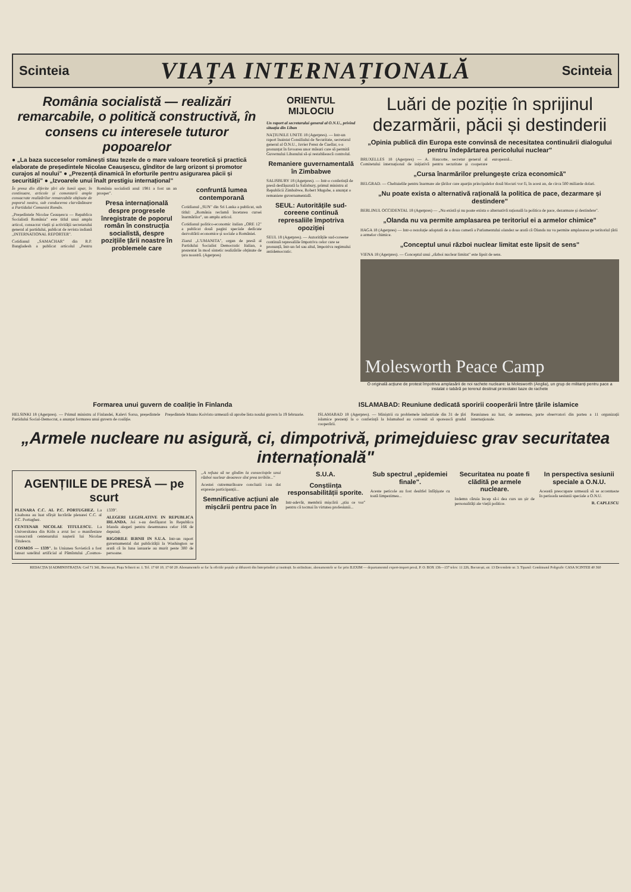Scinteia
VIAȚA INTERNAȚIONALĂ
Scinteia
România socialistă — realizări remarcabile, o politică constructivă, în consens cu interesele tuturor popoarelor
● „La baza succeselor românești stau tezele de o mare valoare teoretică și practică elaborate de președintele Nicolae Ceaușescu, gînditor de larg orizont și promotor curajos al noului" ● „Prezență dinamică în eforturile pentru asigurarea păcii și securității" ● „Izvoarele unui înalt prestigiu internațional"
În presa din diferite țări ale lumii apar, în continuare, articole și comentarii ample consacrate realizărilor remarcabile obținute de poporul nostru, sub conducerea clarvăzătoare a Partidului Comunist Român.
„Președintele Nicolae Ceaușescu — Republica Socialistă România" este titlul unui amplu articol, consacrat vieții și activității secretarului general al partidului, publicat de revista indiană „INTERNATIONAL REPORTER".
Cotidianul „SAMACHAR" din R.P. Bangladesh a publicat articolul „Pentru România socialistă anul 1981 a fost un an prosper".
Presa internațională despre progresele înregistrate de poporul român în construcția socialistă, despre pozițiile țării noastre în problemele care confruntă lumea contemporană
Cotidianul „SUN" din Sri Lanka a publicat, sub titlul: „România reclamă încetarea cursei înarmărilor", un amplu articol.
Cotidianul politico-economic italian „ORE 12" a publicat două pagini speciale dedicate dezvoltării economice și sociale a României.
Ziarul „L'UMANITA", organ de presă al Partidului Socialist Democratic Italian, a prezentat în mod sintetic realizările obținute de țara noastră. (Agerpres)
ORIENTUL MIJLOCIU
Un raport al secretarului general al O.N.U., privind situația din Liban
NAȚIUNILE UNITE 18 (Agerpres). — Intr-un raport înaintat Consiliului de Securitate, secretarul general al O.N.U., Javier Perez de Cuellar, s-a pronunțat în favoarea unor măsuri care să permită Guvernului Libanului să-și restabilească controlul.
Remaniere guvernamentală în Zimbabwe
SALISBURY 18 (Agerpres). — Intr-o conferință de presă desfășurată la Salisbury, primul ministru al Republicii Zimbabwe, Robert Mugabe, a anunțat o remaniere guvernamentală.
SEUL: Autoritățile sud-coreene continuă represaliile împotriva opoziției
SEUL 18 (Agerpres). — Autoritățile sud-coreene continuă represaliile împotriva celor care se pronunță, într-un fel sau altul, împotriva regimului antidemocratic.
Luări de poziție în sprijinul dezarmării, păcii și destinderii
„Opinia publică din Europa este convinsă de necesitatea continuării dialogului pentru îndepărtarea pericolului nuclear"
BRUXELLES 18 (Agerpres) — A. Haucotte, secretar general al Comitetului internațional de inițiativă pentru securitate și cooperare europeană...
„Cursa înarmărilor prelungește criza economică"
BELGRAD. — Cheltuielile pentru înarmare ale țărilor care aparțin principalelor două blocuri vor fi, în acest an, de circa 500 miliarde dolari.
„Nu poate exista o alternativă rațională la politica de pace, dezarmare și destindere"
BERLINUL OCCIDENTAL 18 (Agerpres) — „Nu există și nu poate exista o alternativă rațională la politica de pace, dezarmare și destindere".
„Olanda nu va permite amplasarea pe teritoriul ei a armelor chimice"
HAGA 18 (Agerpres) — Intr-o rezoluție adoptată de a doua cameră a Parlamentului olandez se arată că Olanda nu va permite amplasarea pe teritoriul țării a armelor chimice.
„Conceptul unui război nuclear limitat este lipsit de sens"
VIENA 18 (Agerpres). — Conceptul unui „război nuclear limitat" este lipsit de sens.
Molesworth Peace Camp
O originală acțiune de protest împotriva amplasării de noi rachete nucleare: la Molesworth (Anglia), un grup de militanți pentru pace a instalat o tabără pe terenul destinat proiectatei baze de rachete
Formarea unui guvern de coaliție în Finlanda
HELSINKI 18 (Agerpres). — Primul ministru al Finlandei, Kalevi Sorsa, președintele Partidului Social-Democrat, a anunțat formarea unui guvern de coaliție.
Președintele Mauno Koivisto urmează să aprobe lista noului guvern la 19 februarie.
ISLAMABAD: Reuniune dedicată sporirii cooperării între țările islamice
ISLAMABAD 18 (Agerpres). — Miniștrii cu problemele industriale din 31 de țări islamice prezenți la o conferință la Islamabad au convenit să sporească gradul cooperării.
Reuniunea au luat, de asemenea, parte observatori din partea a 11 organizații internaționale.
„Armele nucleare nu asigură, ci, dimpotrivă, primejduiesc grav securitatea internațională"
AGENȚIILE DE PRESĂ — pe scurt
PLENARA C.C. AL P.C. PORTUGHEZ. La Lisabona au luat sfîrșit lucrările plenarei C.C. al P.C. Portughez.
CENTENAR NICOLAE TITULESCU. La Universitatea din Köln a avut loc o manifestare consacrată centenarului nașterii lui Nicolae Titulescu.
COSMOS — 1339". In Uniunea Sovietică a fost lansat satelitul artificial al Pămîntului „Cosmos-1339".
ALEGERI LEGISLATIVE IN REPUBLICA IRLANDA. Joi s-au desfășurat în Republica Irlanda alegeri pentru desemnarea celor 166 de deputați.
RIGORILE IERNII IN S.U.A. Intr-un raport guvernamental dat publicității la Washington se arată că în luna ianuarie au murit peste 300 de persoane.
„A refuza să ne gîndim la consecințele unui război nuclear deoarece sînt prea teribile..."
Acestei cutremurătoare concluzii i-au dat expresie participanții...
Semnificative acțiuni ale mișcării pentru pace în S.U.A.
Conștiința responsabilității sporite.
Intr-adevăr, membrii mișcării „știu ce vor" pentru că tocmai în virtutea profesiunii...
Sub spectrul „epidemiei finale".
Aceste pericole au fost dealtfel înfățișate cu toată limpezimea...
Securitatea nu poate fi clădită pe armele nucleare.
Indemn căruia încep să-i dea curs un șir de personalități ale vieții politice.
In perspectiva sesiunii speciale a O.N.U.
Această preocupare urmează să se accentueze în perioada sesiunii speciale a O.N.U.
R. CAPLESCU
REDACȚIA ȘI ADMINISTRAȚIA: Cod 71 341, București, Piața Scînteii nr. 1. Tel. 17 60 10, 17 60 20. Abonamentele se fac la oficiile poștale și difuzorii din întreprinderi și instituții. In străinătate, abonamentele se fac prin ILEXIM — departamentul export-import presă, P. O. BOX 136—137 telex: 11 226, București, str. 13 Decembrie nr. 3. Tiparul: Combinatul Poligrafic CASA SCINTEII 40 360